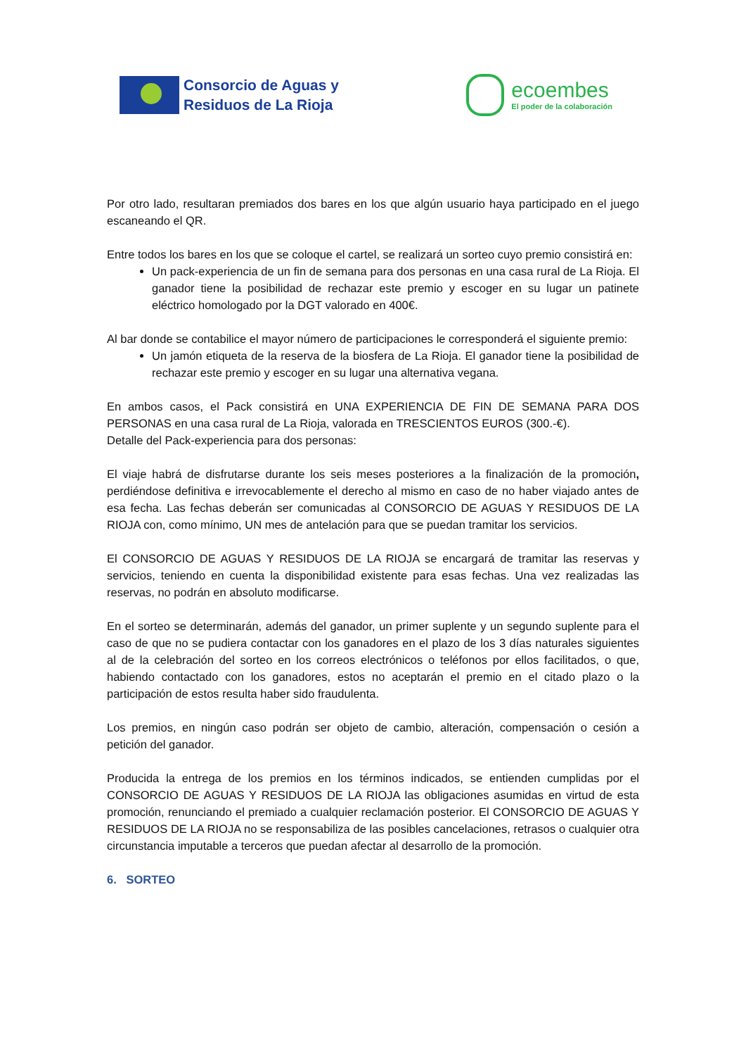Consorcio de Aguas y
Residuos de La Rioja
ecoembes
El poder de la colaboración
Por otro lado, resultaran premiados dos bares en los que algún usuario haya participado en el juego escaneando el QR.
Entre todos los bares en los que se coloque el cartel, se realizará un sorteo cuyo premio consistirá en:
Un pack-experiencia de un fin de semana para dos personas en una casa rural de La Rioja. El ganador tiene la posibilidad de rechazar este premio y escoger en su lugar un patinete eléctrico homologado por la DGT valorado en 400€.
Al bar donde se contabilice el mayor número de participaciones le corresponderá el siguiente premio:
Un jamón etiqueta de la reserva de la biosfera de La Rioja. El ganador tiene la posibilidad de rechazar este premio y escoger en su lugar una alternativa vegana.
En ambos casos, el Pack consistirá en UNA EXPERIENCIA DE FIN DE SEMANA PARA DOS PERSONAS en una casa rural de La Rioja, valorada en TRESCIENTOS EUROS (300.-€).
Detalle del Pack-experiencia para dos personas:
El viaje habrá de disfrutarse durante los seis meses posteriores a la finalización de la promoción, perdiéndose definitiva e irrevocablemente el derecho al mismo en caso de no haber viajado antes de esa fecha. Las fechas deberán ser comunicadas al CONSORCIO DE AGUAS Y RESIDUOS DE LA RIOJA con, como mínimo, UN mes de antelación para que se puedan tramitar los servicios.
El CONSORCIO DE AGUAS Y RESIDUOS DE LA RIOJA se encargará de tramitar las reservas y servicios, teniendo en cuenta la disponibilidad existente para esas fechas. Una vez realizadas las reservas, no podrán en absoluto modificarse.
En el sorteo se determinarán, además del ganador, un primer suplente y un segundo suplente para el caso de que no se pudiera contactar con los ganadores en el plazo de los 3 días naturales siguientes al de la celebración del sorteo en los correos electrónicos o teléfonos por ellos facilitados, o que, habiendo contactado con los ganadores, estos no aceptarán el premio en el citado plazo o la participación de estos resulta haber sido fraudulenta.
Los premios, en ningún caso podrán ser objeto de cambio, alteración, compensación o cesión a petición del ganador.
Producida la entrega de los premios en los términos indicados, se entienden cumplidas por el CONSORCIO DE AGUAS Y RESIDUOS DE LA RIOJA las obligaciones asumidas en virtud de esta promoción, renunciando el premiado a cualquier reclamación posterior. El CONSORCIO DE AGUAS Y RESIDUOS DE LA RIOJA no se responsabiliza de las posibles cancelaciones, retrasos o cualquier otra circunstancia imputable a terceros que puedan afectar al desarrollo de la promoción.
6. SORTEO